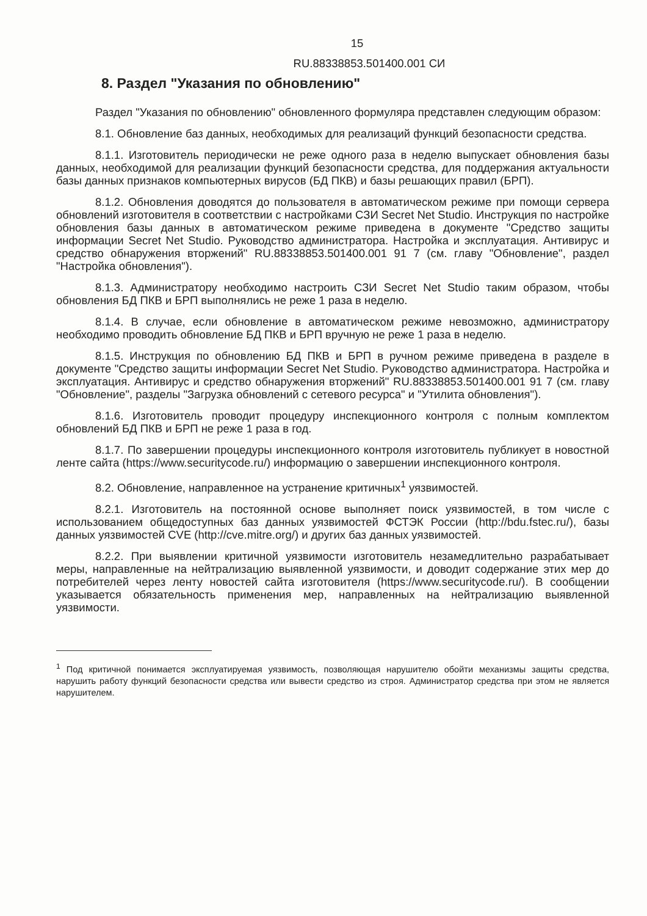15
RU.88338853.501400.001 СИ
8. Раздел "Указания по обновлению"
Раздел "Указания по обновлению" обновленного формуляра представлен следующим образом:
8.1. Обновление баз данных, необходимых для реализаций функций безопасности средства.
8.1.1. Изготовитель периодически не реже одного раза в неделю выпускает обновления базы данных, необходимой для реализации функций безопасности средства, для поддержания актуальности базы данных признаков компьютерных вирусов (БД ПКВ) и базы решающих правил (БРП).
8.1.2. Обновления доводятся до пользователя в автоматическом режиме при помощи сервера обновлений изготовителя в соответствии с настройками СЗИ Secret Net Studio. Инструкция по настройке обновления базы данных в автоматическом режиме приведена в документе "Средство защиты информации Secret Net Studio. Руководство администратора. Настройка и эксплуатация. Антивирус и средство обнаружения вторжений" RU.88338853.501400.001 91 7 (см. главу "Обновление", раздел "Настройка обновления").
8.1.3. Администратору необходимо настроить СЗИ Secret Net Studio таким образом, чтобы обновления БД ПКВ и БРП выполнялись не реже 1 раза в неделю.
8.1.4. В случае, если обновление в автоматическом режиме невозможно, администратору необходимо проводить обновление БД ПКВ и БРП вручную не реже 1 раза в неделю.
8.1.5. Инструкция по обновлению БД ПКВ и БРП в ручном режиме приведена в разделе в документе "Средство защиты информации Secret Net Studio. Руководство администратора. Настройка и эксплуатация. Антивирус и средство обнаружения вторжений" RU.88338853.501400.001 91 7 (см. главу "Обновление", разделы "Загрузка обновлений с сетевого ресурса" и "Утилита обновления").
8.1.6. Изготовитель проводит процедуру инспекционного контроля с полным комплектом обновлений БД ПКВ и БРП не реже 1 раза в год.
8.1.7. По завершении процедуры инспекционного контроля изготовитель публикует в новостной ленте сайта (https://www.securitycode.ru/) информацию о завершении инспекционного контроля.
8.2. Обновление, направленное на устранение критичных<sup>1</sup> уязвимостей.
8.2.1. Изготовитель на постоянной основе выполняет поиск уязвимостей, в том числе с использованием общедоступных баз данных уязвимостей ФСТЭК России (http://bdu.fstec.ru/), базы данных уязвимостей CVE (http://cve.mitre.org/) и других баз данных уязвимостей.
8.2.2. При выявлении критичной уязвимости изготовитель незамедлительно разрабатывает меры, направленные на нейтрализацию выявленной уязвимости, и доводит содержание этих мер до потребителей через ленту новостей сайта изготовителя (https://www.securitycode.ru/). В сообщении указывается обязательность применения мер, направленных на нейтрализацию выявленной уязвимости.
<sup>1</sup> Под критичной понимается эксплуатируемая уязвимость, позволяющая нарушителю обойти механизмы защиты средства, нарушить работу функций безопасности средства или вывести средство из строя. Администратор средства при этом не является нарушителем.